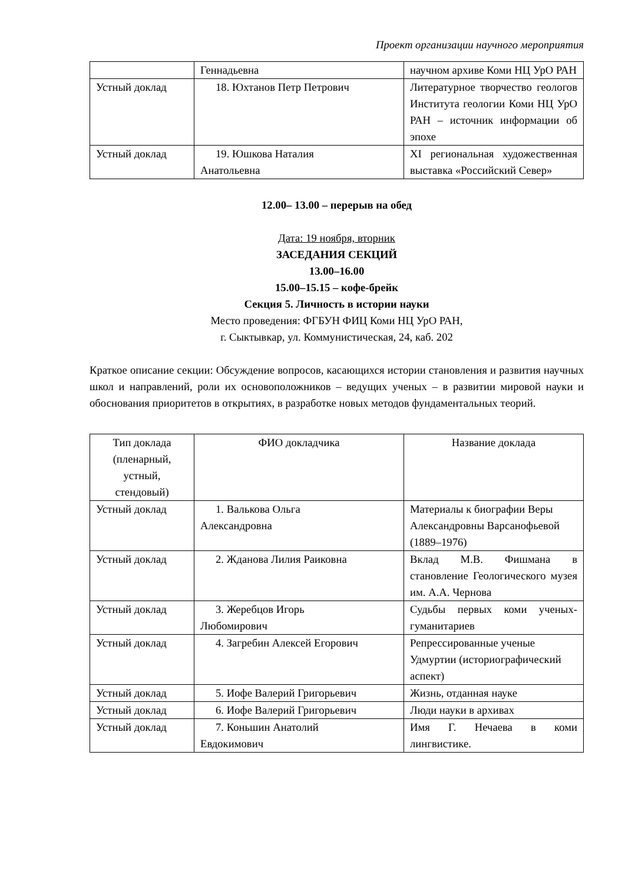Проект организации научного мероприятия
| | Геннадьевна | научном архиве Коми НЦ УрО РАН |
| Устный доклад | 18. Юхтанов Петр Петрович | Литературное творчество геологов Института геологии Коми НЦ УрО РАН – источник информации об эпохе |
| Устный доклад | 19. Юшкова Наталия Анатольевна | XI региональная художественная выставка «Российский Север» |
12.00– 13.00 – перерыв на обед
Дата: 19 ноября, вторник
ЗАСЕДАНИЯ СЕКЦИЙ
13.00–16.00
15.00–15.15 – кофе-брейк
Секция 5. Личность в истории науки
Место проведения: ФГБУН ФИЦ Коми НЦ УрО РАН,
г. Сыктывкар, ул. Коммунистическая, 24, каб. 202
Краткое описание секции: Обсуждение вопросов, касающихся истории становления и развития научных школ и направлений, роли их основоположников – ведущих ученых – в развитии мировой науки и обоснования приоритетов в открытиях, в разработке новых методов фундаментальных теорий.
| Тип доклада (пленарный, устный, стендовый) | ФИО докладчика | Название доклада |
| --- | --- | --- |
| Устный доклад | 1. Валькова Ольга Александровна | Материалы к биографии Веры Александровны Варсанофьевой (1889–1976) |
| Устный доклад | 2. Жданова Лилия Раиковна | Вклад М.В. Фишмана в становление Геологического музея им. А.А. Чернова |
| Устный доклад | 3. Жеребцов Игорь Любомирович | Судьбы первых коми ученых-гуманитариев |
| Устный доклад | 4. Загребин Алексей Егорович | Репрессированные ученые Удмуртии (историографический аспект) |
| Устный доклад | 5. Иофе Валерий Григорьевич | Жизнь, отданная науке |
| Устный доклад | 6. Иофе Валерий Григорьевич | Люди науки в архивах |
| Устный доклад | 7. Коньшин Анатолий Евдокимович | Имя Г. Нечаева в коми лингвистике. |